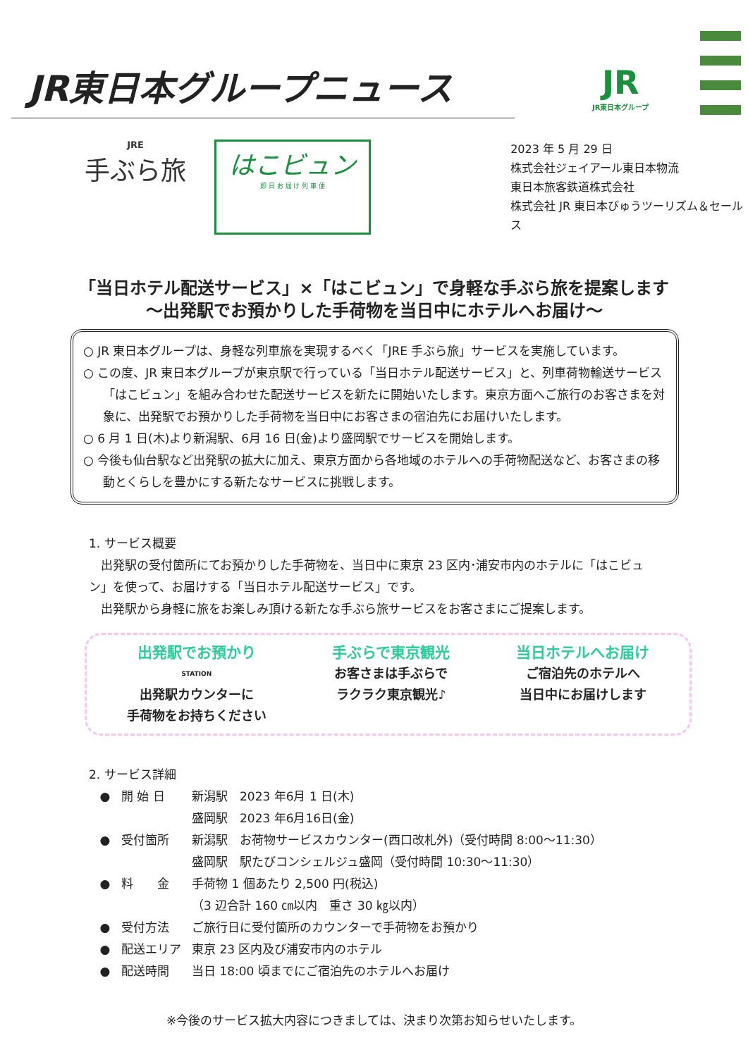JR東日本グループニュース
JR
JR東日本グループ
JRE
手ぶら旅
はこビュン
即 日 お 届 け 列 車 便
2023 年 5 月 29 日
株式会社ジェイアール東日本物流
東日本旅客鉄道株式会社
株式会社 JR 東日本びゅうツーリズム＆セールス
「当日ホテル配送サービス」×「はこビュン」で身軽な手ぶら旅を提案します
～出発駅でお預かりした手荷物を当日中にホテルへお届け～
○ JR 東日本グループは、身軽な列車旅を実現するべく「JRE 手ぶら旅」サービスを実施しています。
○ この度、JR 東日本グループが東京駅で行っている「当日ホテル配送サービス」と、列車荷物輸送サービス「はこビュン」を組み合わせた配送サービスを新たに開始いたします。東京方面へご旅行のお客さまを対象に、出発駅でお預かりした手荷物を当日中にお客さまの宿泊先にお届けいたします。
○ 6 月 1 日(木)より新潟駅、6月 16 日(金)より盛岡駅でサービスを開始します。
○ 今後も仙台駅など出発駅の拡大に加え、東京方面から各地域のホテルへの手荷物配送など、お客さまの移動とくらしを豊かにする新たなサービスに挑戦します。
1. サービス概要
　出発駅の受付箇所にてお預かりした手荷物を、当日中に東京 23 区内･浦安市内のホテルに「はこビュン」を使って、お届けする「当日ホテル配送サービス」です。
　出発駅から身軽に旅をお楽しみ頂ける新たな手ぶら旅サービスをお客さまにご提案します。
出発駅でお預かり
STATION
出発駅カウンターに
手荷物をお持ちください
手ぶらで東京観光
お客さまは手ぶらで
ラクラク東京観光♪
当日ホテルへお届け
ご宿泊先のホテルへ
当日中にお届けします
2. サービス詳細
● 開 始 日 新潟駅　2023 年6月 1 日(木)
盛岡駅　2023 年6月16日(金)
● 受付箇所 新潟駅　お荷物サービスカウンター(西口改札外)（受付時間 8:00～11:30）
盛岡駅　駅たびコンシェルジュ盛岡（受付時間 10:30～11:30）
● 料　　金 手荷物 1 個あたり 2,500 円(税込)
（3 辺合計 160 ㎝以内　重さ 30 ㎏以内）
● 受付方法 ご旅行日に受付箇所のカウンターで手荷物をお預かり
● 配送エリア 東京 23 区内及び浦安市内のホテル
● 配送時間 当日 18:00 頃までにご宿泊先のホテルへお届け
※今後のサービス拡大内容につきましては、決まり次第お知らせいたします。